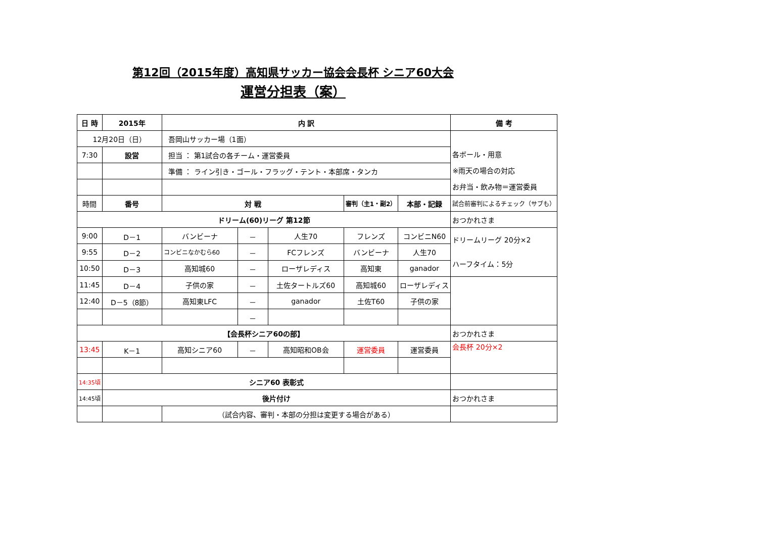第12回（2015年度）高知県サッカー協会会長杯 シニア60大会
運営分担表（案）
| 日 時 | 2015年 | 内 訳 | | | | | 備 考 |
| --- | --- | --- | --- | --- | --- | --- | --- |
| 12月20日（日） | | 吾岡山サッカー場（1面） | | | | | 各ボール・用意 ※雨天の場合の対応 お弁当・飲み物＝運営委員 |
| 7:30 | 設営 | 担当 ： 第1試合の各チーム・運営委員 | | | | | |
| | | 準備 ： ライン引き・ゴール・フラッグ・テント・本部席・タンカ | | | | | |
| 時間 | 番号 | 対 戦 | | | 審判（主1・副2） | 本部・記録 | 試合前審判によるチェック（サブも） |
| ドリーム(60)リーグ 第12節 | | | | | | | おつかれさま |
| 9:00 | D－1 | バンビーナ | － | 人生70 | フレンズ | コンビニN60 | ドリームリーグ 20分×2 ハーフタイム：5分 |
| 9:55 | D－2 | コンビニなかむら60 | － | FCフレンズ | バンビーナ | 人生70 | |
| 10:50 | D－3 | 高知城60 | － | ローザレディス | 高知東 | ganador | |
| 11:45 | D－4 | 子供の家 | － | 土佐タートルズ60 | 高知城60 | ローザレディス | |
| 12:40 | D－5（8節） | 高知東LFC | － | ganador | 土佐T60 | 子供の家 | |
| | | | － | | | | |
| 【会長杯シニア60の部】 | | | | | | | おつかれさま |
| 13:45 | K－1 | 高知シニア60 | － | 高知昭和OB会 | 運営委員 | 運営委員 | 会長杯 20分×2 |
| 14:35頃 | シニア60 表彰式 | | | | | | |
| 14:45頃 | 後片付け | | | | | | おつかれさま |
| | | （試合内容、審判・本部の分担は変更する場合がある） | | | | | |